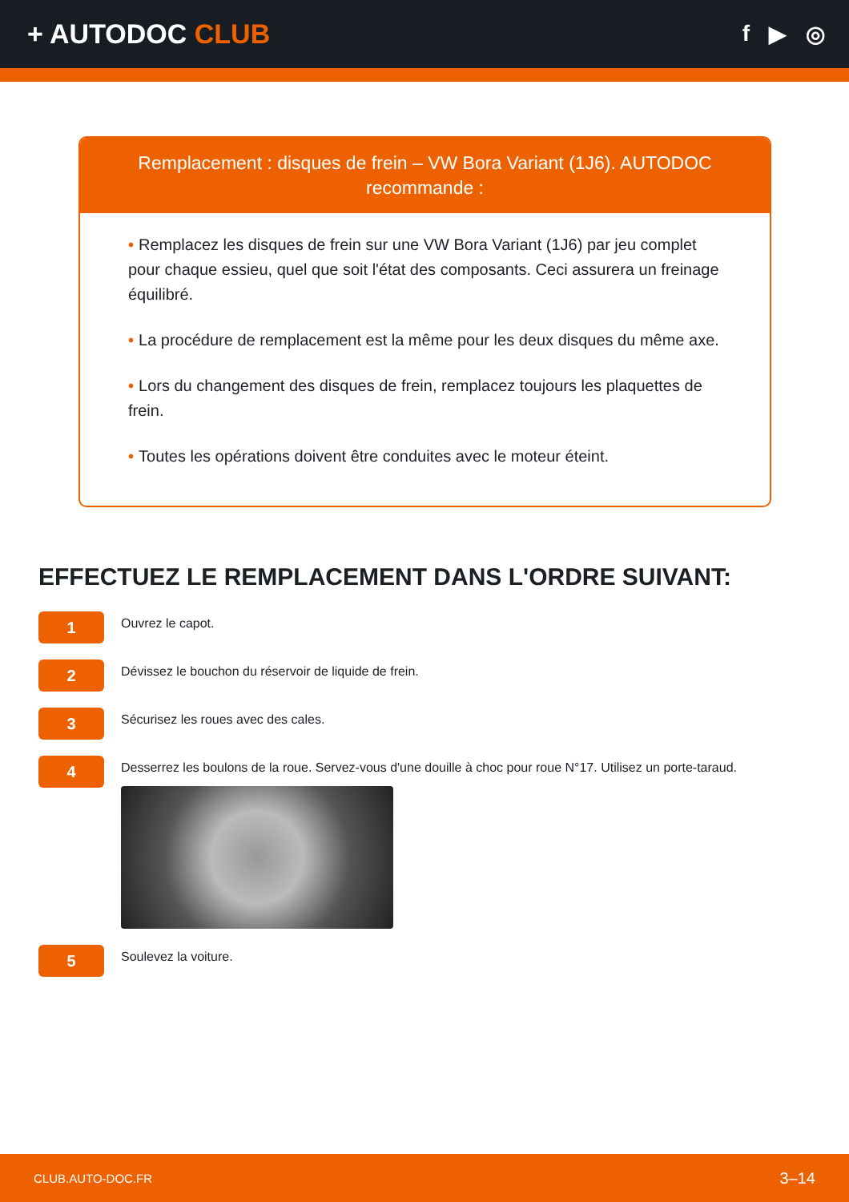+ AUTODOC CLUB
f ▶ ◎
Remplacement : disques de frein – VW Bora Variant (1J6). AUTODOC recommande :
• Remplacez les disques de frein sur une VW Bora Variant (1J6) par jeu complet pour chaque essieu, quel que soit l'état des composants. Ceci assurera un freinage équilibré.
• La procédure de remplacement est la même pour les deux disques du même axe.
• Lors du changement des disques de frein, remplacez toujours les plaquettes de frein.
• Toutes les opérations doivent être conduites avec le moteur éteint.
EFFECTUEZ LE REMPLACEMENT DANS L'ORDRE SUIVANT:
1
Ouvrez le capot.
2
Dévissez le bouchon du réservoir de liquide de frein.
3
Sécurisez les roues avec des cales.
4
Desserrez les boulons de la roue. Servez-vous d'une douille à choc pour roue N°17. Utilisez un porte-taraud.
5
Soulevez la voiture.
CLUB.AUTO-DOC.FR 3–14